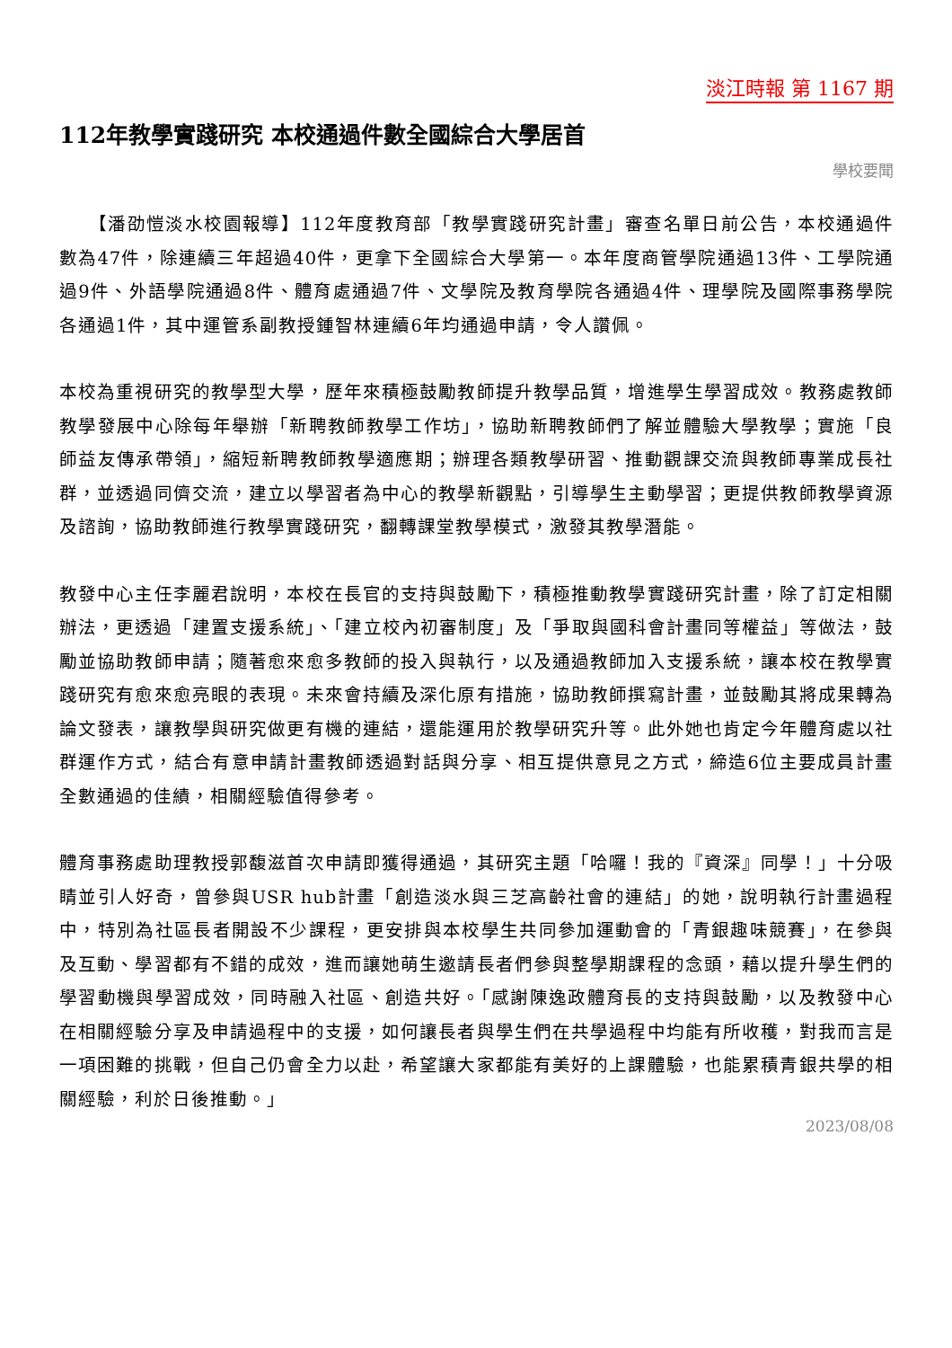淡江時報 第 1167 期
112年教學實踐研究 本校通過件數全國綜合大學居首
學校要聞
　　【潘劭愷淡水校園報導】112年度教育部「教學實踐研究計畫」審查名單日前公告，本校通過件數為47件，除連續三年超過40件，更拿下全國綜合大學第一。本年度商管學院通過13件、工學院通過9件、外語學院通過8件、體育處通過7件、文學院及教育學院各通過4件、理學院及國際事務學院各通過1件，其中運管系副教授鍾智林連續6年均通過申請，令人讚佩。
本校為重視研究的教學型大學，歷年來積極鼓勵教師提升教學品質，增進學生學習成效。教務處教師教學發展中心除每年舉辦「新聘教師教學工作坊」，協助新聘教師們了解並體驗大學教學；實施「良師益友傳承帶領」，縮短新聘教師教學適應期；辦理各類教學研習、推動觀課交流與教師專業成長社群，並透過同儕交流，建立以學習者為中心的教學新觀點，引導學生主動學習；更提供教師教學資源及諮詢，協助教師進行教學實踐研究，翻轉課堂教學模式，激發其教學潛能。
教發中心主任李麗君說明，本校在長官的支持與鼓勵下，積極推動教學實踐研究計畫，除了訂定相關辦法，更透過「建置支援系統」、「建立校內初審制度」及「爭取與國科會計畫同等權益」等做法，鼓勵並協助教師申請；隨著愈來愈多教師的投入與執行，以及通過教師加入支援系統，讓本校在教學實踐研究有愈來愈亮眼的表現。未來會持續及深化原有措施，協助教師撰寫計畫，並鼓勵其將成果轉為論文發表，讓教學與研究做更有機的連結，還能運用於教學研究升等。此外她也肯定今年體育處以社群運作方式，結合有意申請計畫教師透過對話與分享、相互提供意見之方式，締造6位主要成員計畫全數通過的佳績，相關經驗值得參考。
體育事務處助理教授郭馥滋首次申請即獲得通過，其研究主題「哈囉！我的『資深』同學！」十分吸睛並引人好奇，曾參與USR hub計畫「創造淡水與三芝高齡社會的連結」的她，說明執行計畫過程中，特別為社區長者開設不少課程，更安排與本校學生共同參加運動會的「青銀趣味競賽」，在參與及互動、學習都有不錯的成效，進而讓她萌生邀請長者們參與整學期課程的念頭，藉以提升學生們的學習動機與學習成效，同時融入社區、創造共好。「感謝陳逸政體育長的支持與鼓勵，以及教發中心在相關經驗分享及申請過程中的支援，如何讓長者與學生們在共學過程中均能有所收穫，對我而言是一項困難的挑戰，但自己仍會全力以赴，希望讓大家都能有美好的上課體驗，也能累積青銀共學的相關經驗，利於日後推動。」
2023/08/08